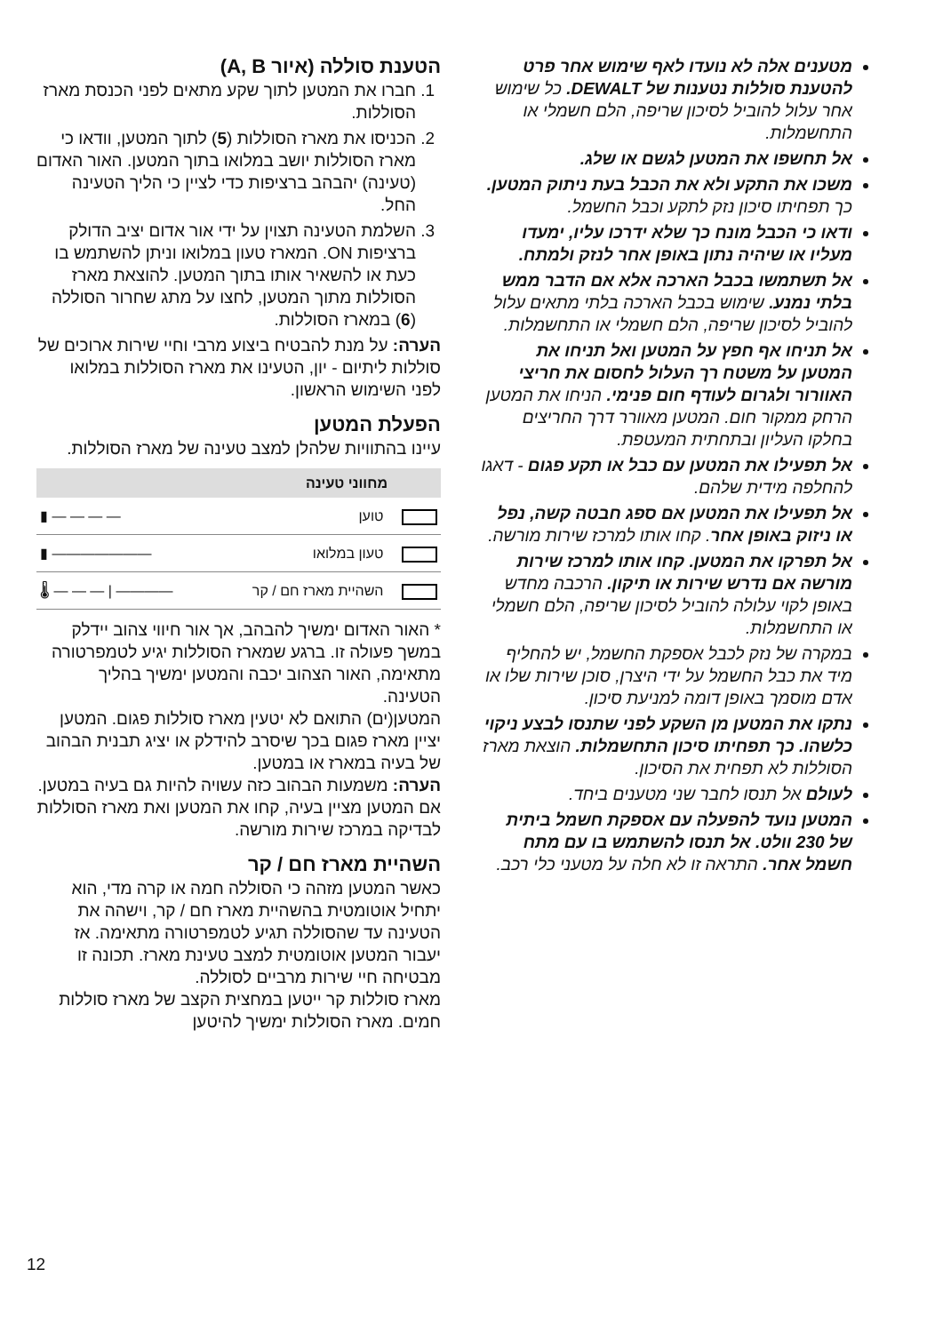מטענים אלה לא נועדו לאף שימוש אחר פרט להטענת סוללות נטענות של DEWALT. כל שימוש אחר עלול להוביל לסיכון שריפה, הלם חשמלי או התחשמלות.
אל תחשפו את המטען לגשם או שלג.
משכו את התקע ולא את הכבל בעת ניתוק המטען. כך תפחיתו סיכון נזק לתקע וכבל החשמל.
ודאו כי הכבל מונח כך שלא ידרכו עליו, ימעדו מעליו או שיהיה נתון באופן אחר לנזק ולמתח.
אל תשתמשו בכבל הארכה אלא אם הדבר ממש בלתי נמנע. שימוש בכבל הארכה בלתי מתאים עלול להוביל לסיכון שריפה, הלם חשמלי או התחשמלות.
אל תניחו אף חפץ על המטען ואל תניחו את המטען על משטח רך העלול לחסום את חריצי האוורור ולגרום לעודף חום פנימי. הניחו את המטען הרחק ממקור חום. המטען מאוורר דרך החריצים בחלקו העליון ובתחתית המעטפת.
אל תפעילו את המטען עם כבל או תקע פגום - דאגו להחלפה מידית שלהם.
אל תפעילו את המטען אם ספג חבטה קשה, נפל או ניזוק באופן אחר. קחו אותו למרכז שירות מורשה.
אל תפרקו את המטען. קחו אותו למרכז שירות מורשה אם נדרש שירות או תיקון. הרכבה מחדש באופן לקוי עלולה להוביל לסיכון שריפה, הלם חשמלי או התחשמלות.
במקרה של נזק לכבל אספקת החשמל, יש להחליף מיד את כבל החשמל על ידי היצרן, סוכן שירות שלו או אדם מוסמך באופן דומה למניעת סיכון.
נתקו את המטען מן השקע לפני שתנסו לבצע ניקוי כלשהו. כך תפחיתו סיכון התחשמלות. הוצאת מארז הסוללות לא תפחית את הסיכון.
לעולם אל תנסו לחבר שני מטענים ביחד.
המטען נועד להפעלה עם אספקת חשמל ביתית של 230 וולט. אל תנסו להשתמש בו עם מתח חשמל אחר. התראה זו לא חלה על מטעני כלי רכב.
הטענת סוללה (איור A, B)
1. חברו את המטען לתוך שקע מתאים לפני הכנסת מארז הסוללות.
2. הכניסו את מארז הסוללות (5) לתוך המטען, וודאו כי מארז הסוללות יושב במלואו בתוך המטען. האור האדום (טעינה) יהבהב ברציפות כדי לציין כי הליך הטעינה החל.
3. השלמת הטעינה תצוין על ידי אור אדום יציב הדולק ברציפות ON. המארז טעון במלואו וניתן להשתמש בו כעת או להשאיר אותו בתוך המטען. להוצאת מארז הסוללות מתוך המטען, לחצו על מתג שחרור הסוללה (6) במארז הסוללות.
הערה: על מנת להבטיח ביצוע מרבי וחיי שירות ארוכים של סוללות ליתיום - יון, הטעינו את מארז הסוללות במלואו לפני השימוש הראשון.
הפעלת המטען
עיינו בהתוויות שלהלן למצב טעינה של מארז הסוללות.
| מחווני טעינה | | |
| --- | --- | --- |
| | טוען | ▮ — — — — |
| | טעון במלואו | ▮ ——————— |
| | השהיית מארז חם / קר | 🌡 — — — / ———— |
* האור האדום ימשיך להבהב, אך אור חיווי צהוב יידלק במשך פעולה זו. ברגע שמארז הסוללות יגיע לטמפרטורה מתאימה, האור הצהוב יכבה והמטען ימשיך בהליך הטעינה.
המטען(ים) התואם לא יטעין מארז סוללות פגום. המטען יציין מארז פגום בכך שיסרב להידלק או יציג תבנית הבהוב של בעיה במארז או במטען.
הערה: משמעות הבהוב כזה עשויה להיות גם בעיה במטען.
אם המטען מציין בעיה, קחו את המטען ואת מארז הסוללות לבדיקה במרכז שירות מורשה.
השהיית מארז חם / קר
כאשר המטען מזהה כי הסוללה חמה או קרה מדי, הוא יתחיל אוטומטית בהשהיית מארז חם / קר, וישהה את הטעינה עד שהסוללה תגיע לטמפרטורה מתאימה. אז יעבור המטען אוטומטית למצב טעינת מארז. תכונה זו מבטיחה חיי שירות מרביים לסוללה.
מארז סוללות קר ייטען במחצית הקצב של מארז סוללות חמים. מארז הסוללות ימשיך להיטען
12